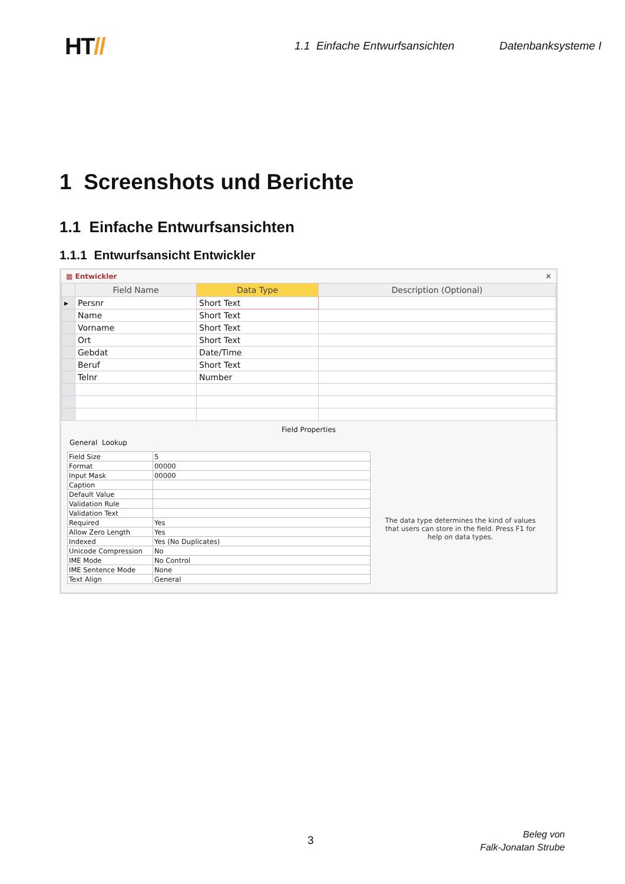HT//
1.1 Einfache Entwurfsansichten
Datenbanksysteme I
1 Screenshots und Berichte
1.1 Einfache Entwurfsansichten
1.1.1 Entwurfsansicht Entwickler
▦ Entwickler ✕
| | Field Name | Data Type | Description (Optional) |
| --- | --- | --- | --- |
| ▸ | Persnr | Short Text | |
| | Name | Short Text | |
| | Vorname | Short Text | |
| | Ort | Short Text | |
| | Gebdat | Date/Time | |
| | Beruf | Short Text | |
| | Telnr | Number | |
Field Properties
General Lookup
| Field Size | 5 |
| Format | 00000 |
| Input Mask | 00000 |
| Caption | |
| Default Value | |
| Validation Rule | |
| Validation Text | |
| Required | Yes |
| Allow Zero Length | Yes |
| Indexed | Yes (No Duplicates) |
| Unicode Compression | No |
| IME Mode | No Control |
| IME Sentence Mode | None |
| Text Align | General |
The data type determines the kind of values that users can store in the field. Press F1 for help on data types.
3
Beleg von
Falk-Jonatan Strube